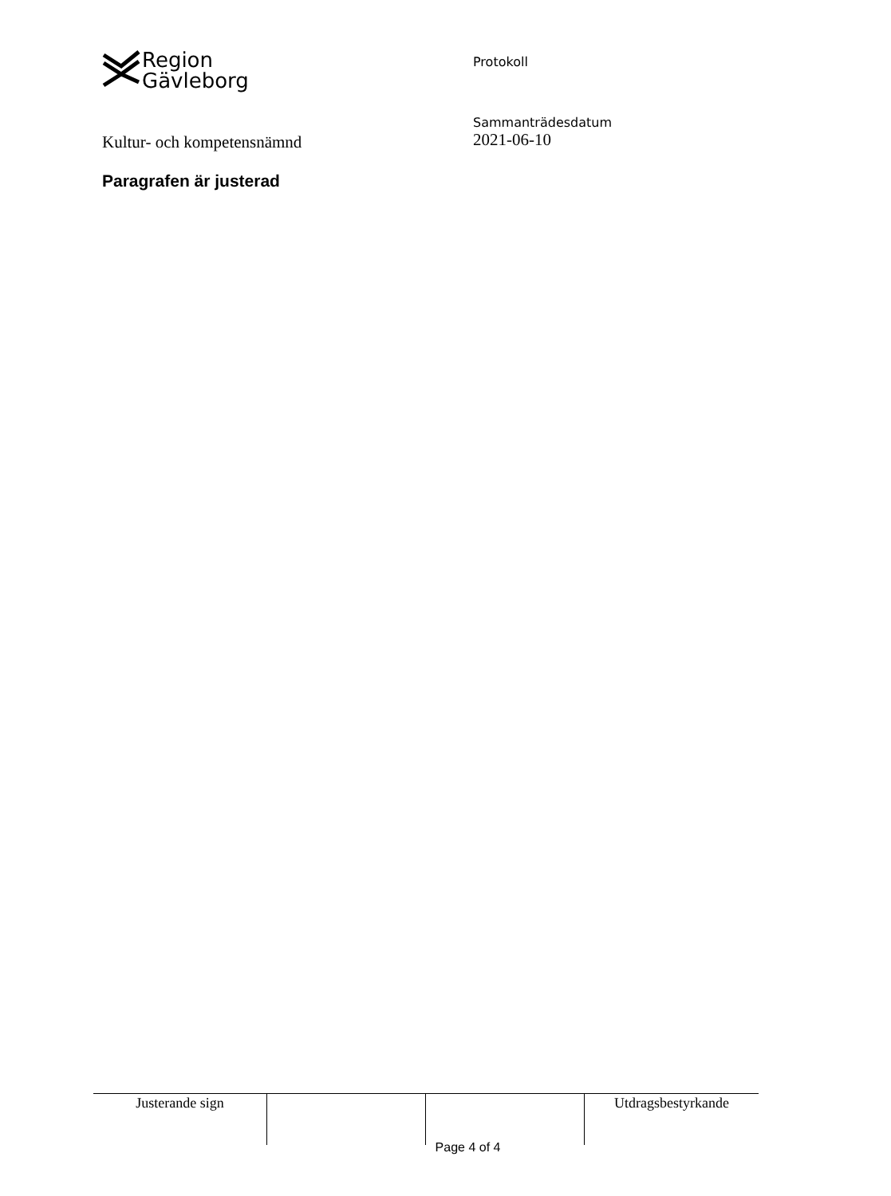Region
Gävleborg
Protokoll
Kultur- och kompetensnämnd
Sammanträdesdatum
2021-06-10
Paragrafen är justerad
| Justerande sign | | | Utdragsbestyrkande |
Page 4 of 4